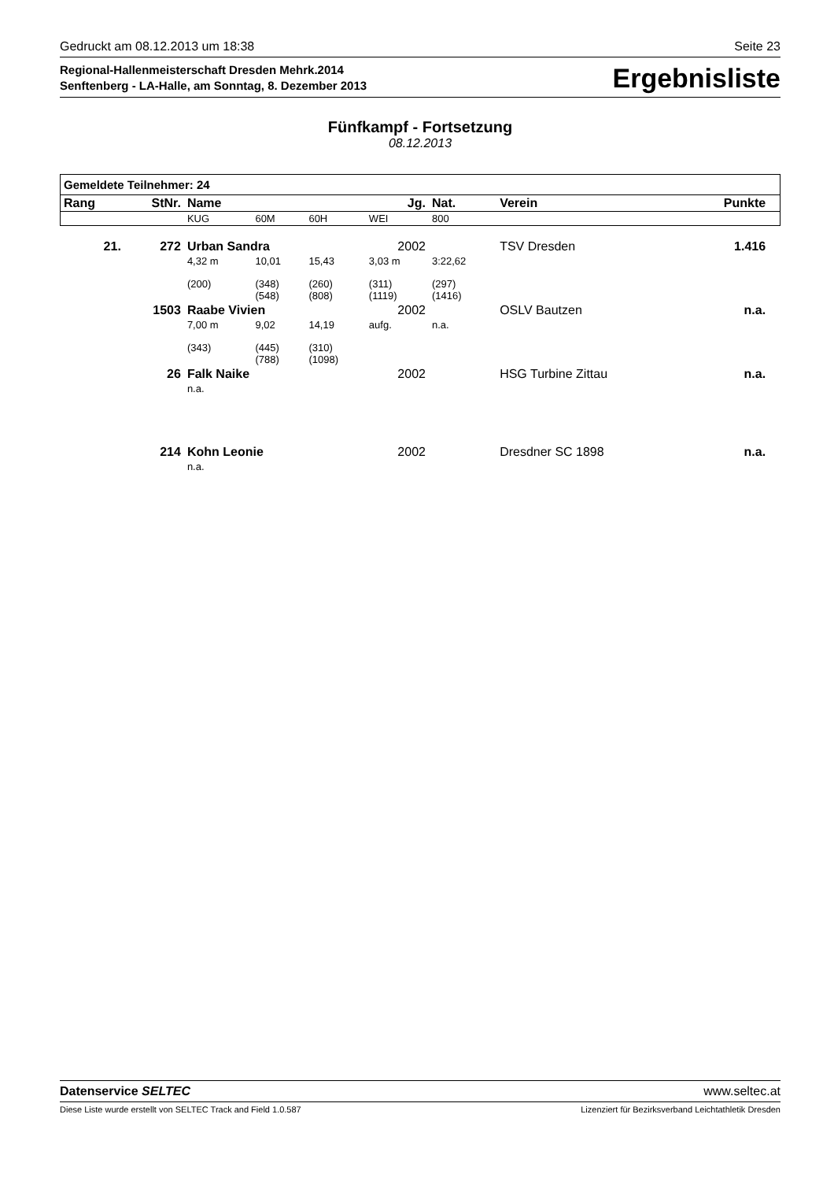Gedruckt am 08.12.2013 um 18:38 Seite 23
Regional-Hallenmeisterschaft Dresden Mehrk.2014
Senftenberg - LA-Halle, am Sonntag, 8. Dezember 2013
Ergebnisliste
Fünfkampf - Fortsetzung
08.12.2013
| Gemeldete Teilnehmer: 24 | | | | | | | | | |
| --- | --- | --- | --- | --- | --- | --- | --- | --- | --- |
| Rang | StNr. | Name | | | Jg. | Nat. | Verein | Punkte | |
| | | KUG | 60M | 60H | WEI | 800 | | | |
| 21. | 272 | Urban Sandra | | | 2002 | | TSV Dresden | 1.416 | |
| | | 4,32 m | 10,01 | 15,43 | 3,03 m | 3:22,62 | | | |
| | | (200) | (348) (548) | (260) (808) | (311) (1119) | (297) (1416) | | | |
| | 1503 | Raabe Vivien | | | 2002 | | OSLV Bautzen | n.a. | |
| | | 7,00 m | 9,02 | 14,19 | aufg. | n.a. | | | |
| | | (343) | (445) (788) | (310) (1098) | | | | | |
| | 26 | Falk Naike | | | 2002 | | HSG Turbine Zittau | n.a. | |
| | | n.a. | | | | | | | |
| | 214 | Kohn Leonie | | | 2002 | | Dresdner SC 1898 | n.a. | |
| | | n.a. | | | | | | | |
Datenservice SELTEC www.seltec.at
Diese Liste wurde erstellt von SELTEC Track and Field 1.0.587 Lizenziert für Bezirksverband Leichtathletik Dresden